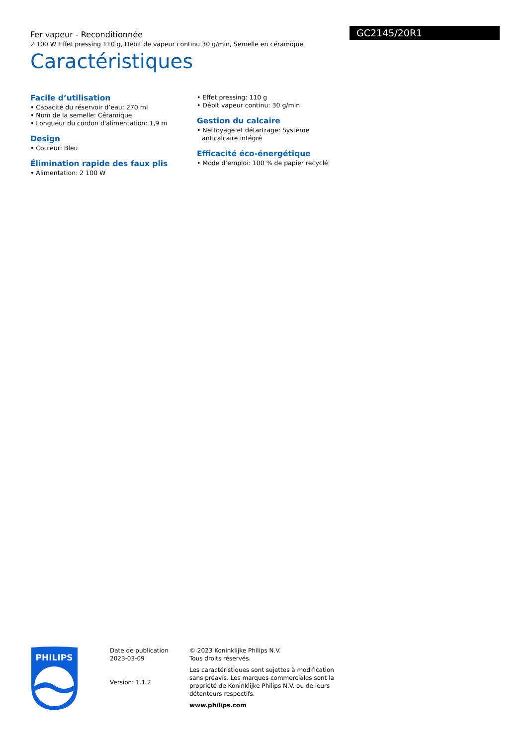Fer vapeur - Reconditionnée
2 100 W Effet pressing 110 g, Débit de vapeur continu 30 g/min, Semelle en céramique
GC2145/20R1
Caractéristiques
Facile d’utilisation
• Capacité du réservoir d’eau: 270 ml
• Nom de la semelle: Céramique
• Longueur du cordon d'alimentation: 1,9 m
Design
• Couleur: Bleu
Élimination rapide des faux plis
• Alimentation: 2 100 W
• Effet pressing: 110 g
• Débit vapeur continu: 30 g/min
Gestion du calcaire
• Nettoyage et détartrage: Système anticalcaire intégré
Efficacité éco-énergétique
• Mode d’emploi: 100 % de papier recyclé
PHILIPS
Date de publication
2023-03-09
Version: 1.1.2
© 2023 Koninklijke Philips N.V.
Tous droits réservés.
Les caractéristiques sont sujettes à modification sans préavis. Les marques commerciales sont la propriété de Koninklijke Philips N.V. ou de leurs détenteurs respectifs.
www.philips.com